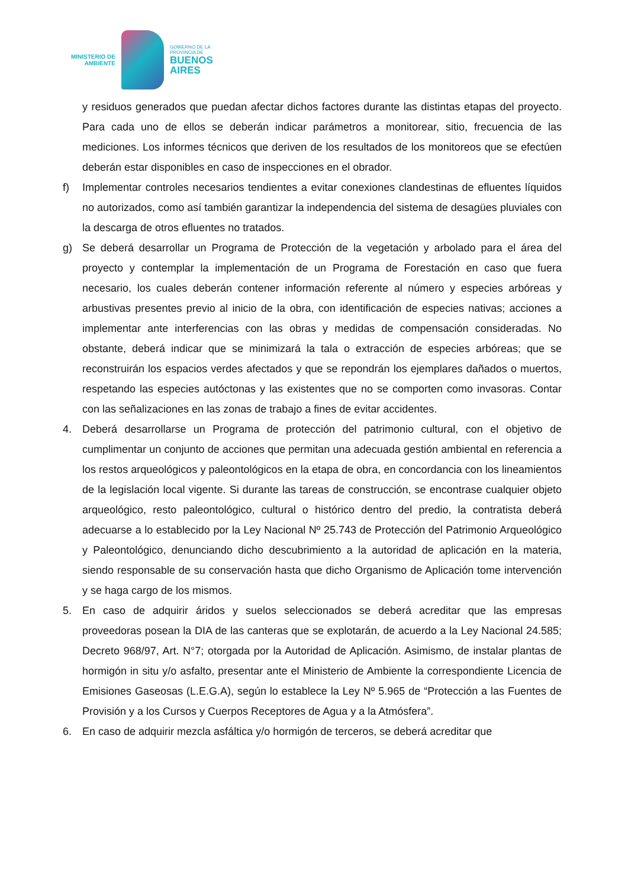MINISTERIO DE
AMBIENTE
GOBIERNO DE LA
PROVINCIA DE
BUENOS
AIRES
y residuos generados que puedan afectar dichos factores durante las distintas etapas del proyecto. Para cada uno de ellos se deberán indicar parámetros a monitorear, sitio, frecuencia de las mediciones. Los informes técnicos que deriven de los resultados de los monitoreos que se efectúen deberán estar disponibles en caso de inspecciones en el obrador.
f) Implementar controles necesarios tendientes a evitar conexiones clandestinas de efluentes líquidos no autorizados, como así también garantizar la independencia del sistema de desagües pluviales con la descarga de otros efluentes no tratados.
g) Se deberá desarrollar un Programa de Protección de la vegetación y arbolado para el área del proyecto y contemplar la implementación de un Programa de Forestación en caso que fuera necesario, los cuales deberán contener información referente al número y especies arbóreas y arbustivas presentes previo al inicio de la obra, con identificación de especies nativas; acciones a implementar ante interferencias con las obras y medidas de compensación consideradas. No obstante, deberá indicar que se minimizará la tala o extracción de especies arbóreas; que se reconstruirán los espacios verdes afectados y que se repondrán los ejemplares dañados o muertos, respetando las especies autóctonas y las existentes que no se comporten como invasoras. Contar con las señalizaciones en las zonas de trabajo a fines de evitar accidentes.
4. Deberá desarrollarse un Programa de protección del patrimonio cultural, con el objetivo de cumplimentar un conjunto de acciones que permitan una adecuada gestión ambiental en referencia a los restos arqueológicos y paleontológicos en la etapa de obra, en concordancia con los lineamientos de la legislación local vigente. Si durante las tareas de construcción, se encontrase cualquier objeto arqueológico, resto paleontológico, cultural o histórico dentro del predio, la contratista deberá adecuarse a lo establecido por la Ley Nacional Nº 25.743 de Protección del Patrimonio Arqueológico y Paleontológico, denunciando dicho descubrimiento a la autoridad de aplicación en la materia, siendo responsable de su conservación hasta que dicho Organismo de Aplicación tome intervención y se haga cargo de los mismos.
5. En caso de adquirir áridos y suelos seleccionados se deberá acreditar que las empresas proveedoras posean la DIA de las canteras que se explotarán, de acuerdo a la Ley Nacional 24.585; Decreto 968/97, Art. N°7; otorgada por la Autoridad de Aplicación. Asimismo, de instalar plantas de hormigón in situ y/o asfalto, presentar ante el Ministerio de Ambiente la correspondiente Licencia de Emisiones Gaseosas (L.E.G.A), según lo establece la Ley Nº 5.965 de “Protección a las Fuentes de Provisión y a los Cursos y Cuerpos Receptores de Agua y a la Atmósfera”.
6. En caso de adquirir mezcla asfáltica y/o hormigón de terceros, se deberá acreditar que